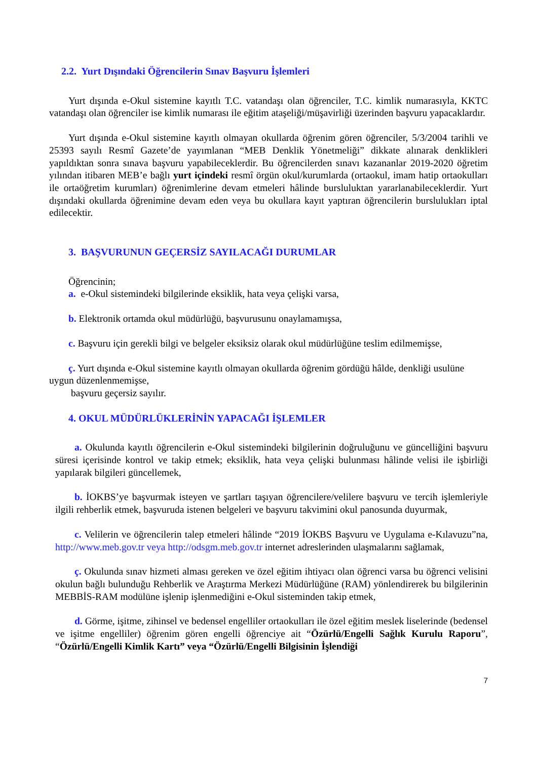2.2. Yurt Dışındaki Öğrencilerin Sınav Başvuru İşlemleri
Yurt dışında e-Okul sistemine kayıtlı T.C. vatandaşı olan öğrenciler, T.C. kimlik numarasıyla, KKTC vatandaşı olan öğrenciler ise kimlik numarası ile eğitim ataşeliği/müşavirliği üzerinden başvuru yapacaklardır.
Yurt dışında e-Okul sistemine kayıtlı olmayan okullarda öğrenim gören öğrenciler, 5/3/2004 tarihli ve 25393 sayılı Resmî Gazete’de yayımlanan “MEB Denklik Yönetmeliği” dikkate alınarak denklikleri yapıldıktan sonra sınava başvuru yapabileceklerdir. Bu öğrencilerden sınavı kazananlar 2019-2020 öğretim yılından itibaren MEB’e bağlı yurt içindeki resmî örgün okul/kurumlarda (ortaokul, imam hatip ortaokulları ile ortaöğretim kurumları) öğrenimlerine devam etmeleri hâlinde bursluluktan yararlanabileceklerdir. Yurt dışındaki okullarda öğrenimine devam eden veya bu okullara kayıt yaptıran öğrencilerin burslulukları iptal edilecektir.
3. BAŞVURUNUN GEÇERSİZ SAYILACAĞI DURUMLAR
Öğrencinin;
a. e-Okul sistemindeki bilgilerinde eksiklik, hata veya çelişki varsa,
b. Elektronik ortamda okul müdürlüğü, başvurusunu onaylamamışsa,
c. Başvuru için gerekli bilgi ve belgeler eksiksiz olarak okul müdürlüğüne teslim edilmemişse,
ç. Yurt dışında e-Okul sistemine kayıtlı olmayan okullarda öğrenim gördüğü hâlde, denkliği usulüne uygun düzenlenmemişse,
başvuru geçersiz sayılır.
4. OKUL MÜDÜRLÜKLERİNİN YAPACAĞI İŞLEMLER
a. Okulunda kayıtlı öğrencilerin e-Okul sistemindeki bilgilerinin doğruluğunu ve güncelliğini başvuru süresi içerisinde kontrol ve takip etmek; eksiklik, hata veya çelişki bulunması hâlinde velisi ile işbirliği yapılarak bilgileri güncellemek,
b. İOKBS’ye başvurmak isteyen ve şartları taşıyan öğrencilere/velilere başvuru ve tercih işlemleriyle ilgili rehberlik etmek, başvuruda istenen belgeleri ve başvuru takvimini okul panosunda duyurmak,
c. Velilerin ve öğrencilerin talep etmeleri hâlinde “2019 İOKBS Başvuru ve Uygulama e-Kılavuzu”na, http://www.meb.gov.tr veya http://odsgm.meb.gov.tr internet adreslerinden ulaşmalarını sağlamak,
ç. Okulunda sınav hizmeti alması gereken ve özel eğitim ihtiyacı olan öğrenci varsa bu öğrenci velisini okulun bağlı bulunduğu Rehberlik ve Araştırma Merkezi Müdürlüğüne (RAM) yönlendirerek bu bilgilerinin MEBBİS-RAM modülüne işlenip işlenmediğini e-Okul sisteminden takip etmek,
d. Görme, işitme, zihinsel ve bedensel engelliler ortaokulları ile özel eğitim meslek liselerinde (bedensel ve işitme engelliler) öğrenim gören engelli öğrenciye ait “Özürlü/Engelli Sağlık Kurulu Raporu”, “Özürlü/Engelli Kimlik Kartı” veya “Özürlü/Engelli Bilgisinin İşlendiği
7